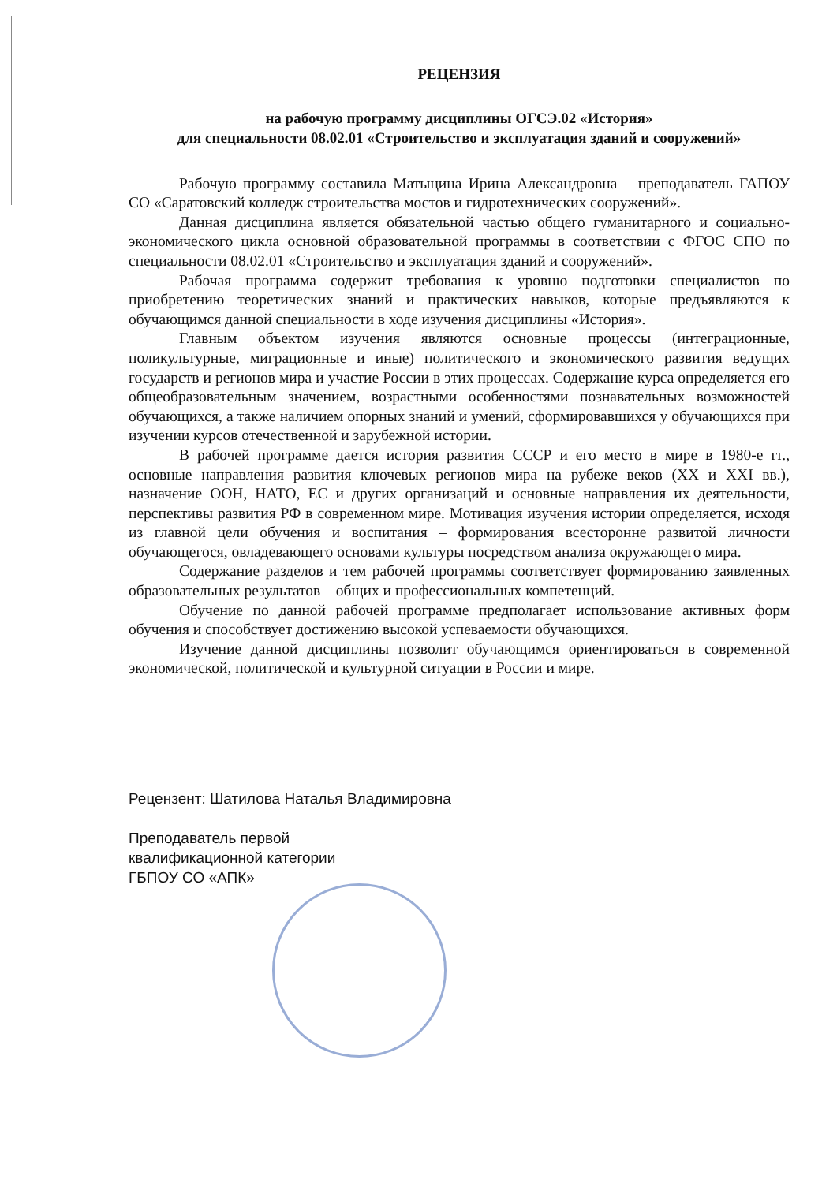РЕЦЕНЗИЯ
на рабочую программу дисциплины ОГСЭ.02 «История»
для специальности 08.02.01 «Строительство и эксплуатация зданий и сооружений»
Рабочую программу составила Матыцина Ирина Александровна – преподаватель ГАПОУ СО «Саратовский колледж строительства мостов и гидротехнических сооружений».
Данная дисциплина является обязательной частью общего гуманитарного и социально-экономического цикла основной образовательной программы в соответствии с ФГОС СПО по специальности 08.02.01 «Строительство и эксплуатация зданий и сооружений».
Рабочая программа содержит требования к уровню подготовки специалистов по приобретению теоретических знаний и практических навыков, которые предъявляются к обучающимся данной специальности в ходе изучения дисциплины «История».
Главным объектом изучения являются основные процессы (интеграционные, поликультурные, миграционные и иные) политического и экономического развития ведущих государств и регионов мира и участие России в этих процессах. Содержание курса определяется его общеобразовательным значением, возрастными особенностями познавательных возможностей обучающихся, а также наличием опорных знаний и умений, сформировавшихся у обучающихся при изучении курсов отечественной и зарубежной истории.
В рабочей программе дается история развития СССР и его место в мире в 1980-е гг., основные направления развития ключевых регионов мира на рубеже веков (XX и XXI вв.), назначение ООН, НАТО, ЕС и других организаций и основные направления их деятельности, перспективы развития РФ в современном мире. Мотивация изучения истории определяется, исходя из главной цели обучения и воспитания – формирования всесторонне развитой личности обучающегося, овладевающего основами культуры посредством анализа окружающего мира.
Содержание разделов и тем рабочей программы соответствует формированию заявленных образовательных результатов – общих и профессиональных компетенций.
Обучение по данной рабочей программе предполагает использование активных форм обучения и способствует достижению высокой успеваемости обучающихся.
Изучение данной дисциплины позволит обучающимся ориентироваться в современной экономической, политической и культурной ситуации в России и мире.
Рецензент: Шатилова Наталья Владимировна
Преподаватель первой
квалификационной категории
ГБПОУ СО «АПК»